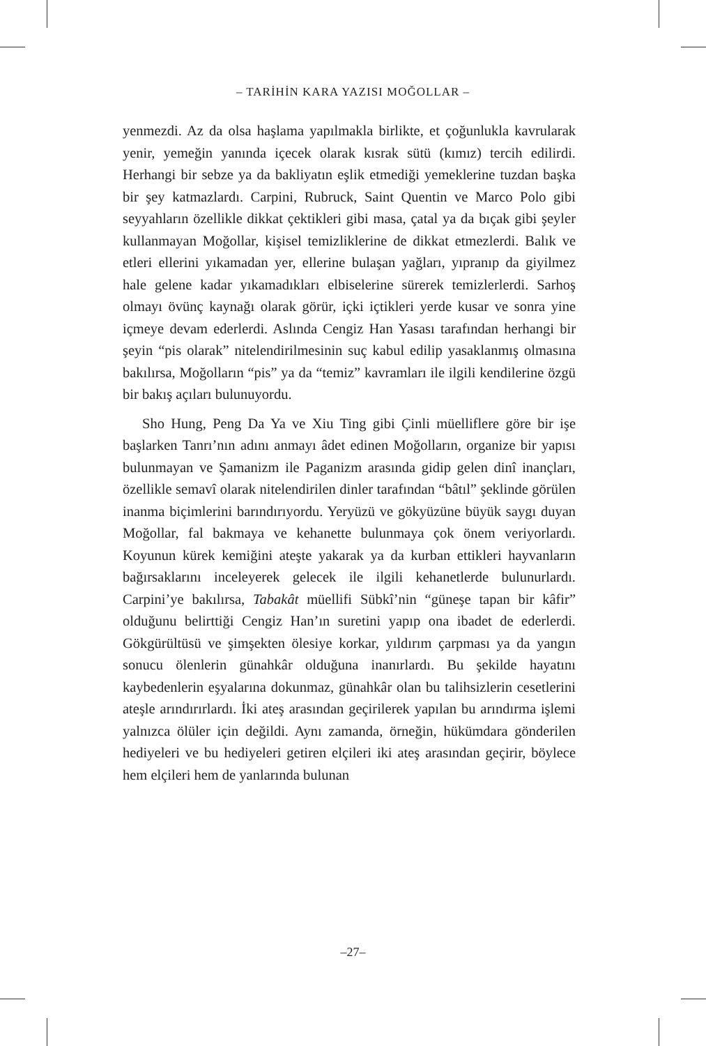– TARİHİN KARA YAZISI MOĞOLLAR –
yenmezdi. Az da olsa haşlama yapılmakla birlikte, et çoğunlukla kavrularak yenir, yemeğin yanında içecek olarak kısrak sütü (kımız) tercih edilirdi. Herhangi bir sebze ya da bakliyatın eşlik etmediği yemeklerine tuzdan başka bir şey katmazlardı. Carpini, Rubruck, Saint Quentin ve Marco Polo gibi seyyahların özellikle dikkat çektikleri gibi masa, çatal ya da bıçak gibi şeyler kullanmayan Moğollar, kişisel temizliklerine de dikkat etmezlerdi. Balık ve etleri ellerini yıkamadan yer, ellerine bulaşan yağları, yıpranıp da giyilmez hale gelene kadar yıkamadıkları elbiselerine sürerek temizlerlerdi. Sarhoş olmayı övünç kaynağı olarak görür, içki içtikleri yerde kusar ve sonra yine içmeye devam ederlerdi. Aslında Cengiz Han Yasası tarafından herhangi bir şeyin “pis olarak” nitelendirilmesinin suç kabul edilip yasaklanmış olmasına bakılırsa, Moğolların “pis” ya da “temiz” kavramları ile ilgili kendilerine özgü bir bakış açıları bulunuyordu.
Sho Hung, Peng Da Ya ve Xiu Ting gibi Çinli müelliflere göre bir işe başlarken Tanrı’nın adını anmayı âdet edinen Moğolların, organize bir yapısı bulunmayan ve Şamanizm ile Paganizm arasında gidip gelen dinî inançları, özellikle semavî olarak nitelendirilen dinler tarafından “bâtıl” şeklinde görülen inanma biçimlerini barındırıyordu. Yeryüzü ve gökyüzüne büyük saygı duyan Moğollar, fal bakmaya ve kehanette bulunmaya çok önem veriyorlardı. Koyunun kürek kemiğini ateşte yakarak ya da kurban ettikleri hayvanların bağırsaklarını inceleyerek gelecek ile ilgili kehanetlerde bulunurlardı. Carpini’ye bakılırsa, Tabakât müellifi Sübkî’nin “güneşe tapan bir kâfir” olduğunu belirttiği Cengiz Han’ın suretini yapıp ona ibadet de ederlerdi. Gökgürültüsü ve şimşekten ölesiye korkar, yıldırım çarpması ya da yangın sonucu ölenlerin günahkâr olduğuna inanırlardı. Bu şekilde hayatını kaybedenlerin eşyalarına dokunmaz, günahkâr olan bu talihsizlerin cesetlerini ateşle arındırırlardı. İki ateş arasından geçirilerek yapılan bu arındırma işlemi yalnızca ölüler için değildi. Aynı zamanda, örneğin, hükümdara gönderilen hediyeleri ve bu hediyeleri getiren elçileri iki ateş arasından geçirir, böylece hem elçileri hem de yanlarında bulunan
–27–